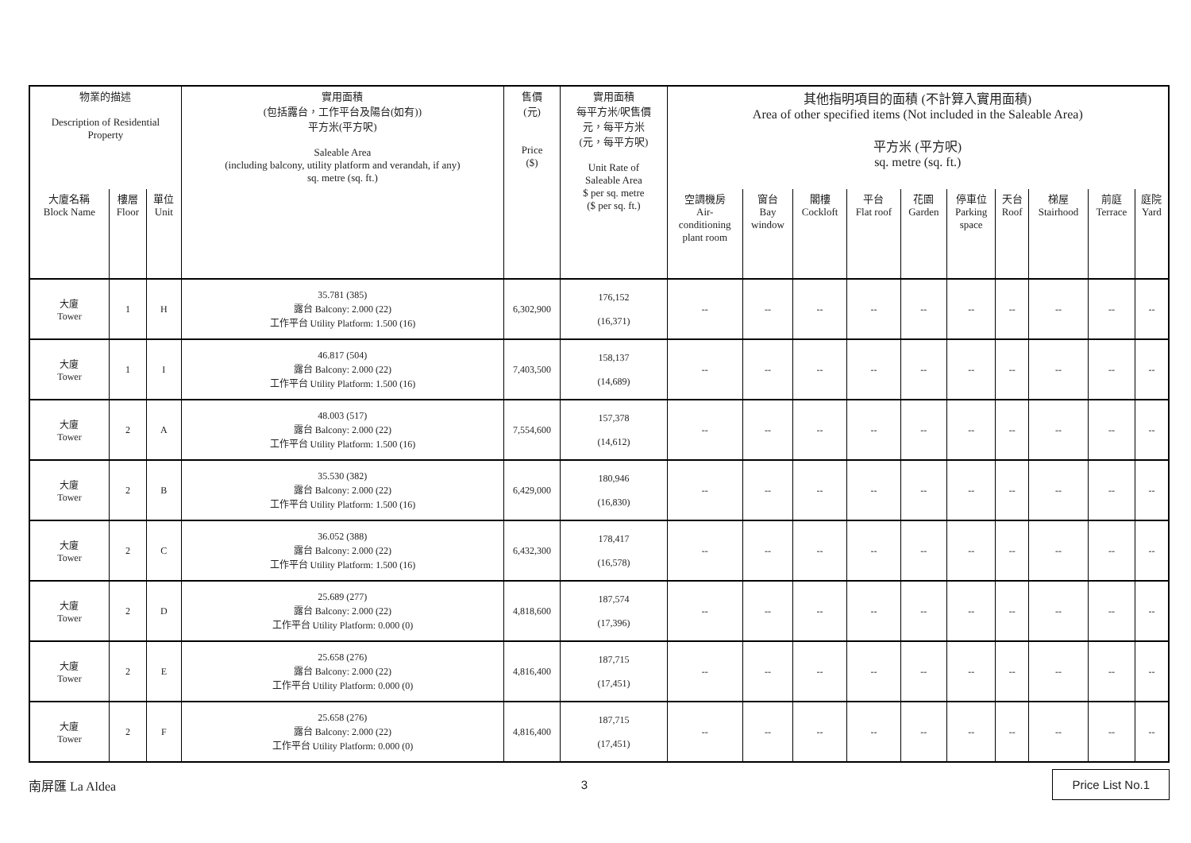| 物業的描述 Description of Residential Property | | | 實用面積 (包括露台，工作平台及陽台(如有)) 平方米(平方呎) Saleable Area (including balcony, utility platform and verandah, if any) sq. metre (sq. ft.) | 售價 (元) Price ($) | 實用面積 每平方米/呎售價 元，每平方米 (元，每平方呎) Unit Rate of Saleable Area $ per sq. metre ($ per sq. ft.) | 其他指明項目的面積 (不計算入實用面積) Area of other specified items (Not included in the Saleable Area) 平方米 (平方呎) sq. metre (sq. ft.) | | | | | | | | | |
| --- | --- | --- | --- | --- | --- | --- | --- | --- | --- | --- | --- | --- | --- | --- | --- |
| 大廈名稱 Block Name | 樓層 Floor | 單位 Unit | | | | 空調機房 Air- conditioning plant room | 窗台 Bay window | 閣樓 Cockloft | 平台 Flat roof | 花園 Garden | 停車位 Parking space | 天台 Roof | 梯屋 Stairhood | 前庭 Terrace | 庭院 Yard |
| 大廈 Tower | 1 | H | 35.781 (385) 露台 Balcony: 2.000 (22) 工作平台 Utility Platform: 1.500 (16) | 6,302,900 | 176,152 (16,371) | -- | -- | -- | -- | -- | -- | -- | -- | -- | -- |
| 大廈 Tower | 1 | I | 46.817 (504) 露台 Balcony: 2.000 (22) 工作平台 Utility Platform: 1.500 (16) | 7,403,500 | 158,137 (14,689) | -- | -- | -- | -- | -- | -- | -- | -- | -- | -- |
| 大廈 Tower | 2 | A | 48.003 (517) 露台 Balcony: 2.000 (22) 工作平台 Utility Platform: 1.500 (16) | 7,554,600 | 157,378 (14,612) | -- | -- | -- | -- | -- | -- | -- | -- | -- | -- |
| 大廈 Tower | 2 | B | 35.530 (382) 露台 Balcony: 2.000 (22) 工作平台 Utility Platform: 1.500 (16) | 6,429,000 | 180,946 (16,830) | -- | -- | -- | -- | -- | -- | -- | -- | -- | -- |
| 大廈 Tower | 2 | C | 36.052 (388) 露台 Balcony: 2.000 (22) 工作平台 Utility Platform: 1.500 (16) | 6,432,300 | 178,417 (16,578) | -- | -- | -- | -- | -- | -- | -- | -- | -- | -- |
| 大廈 Tower | 2 | D | 25.689 (277) 露台 Balcony: 2.000 (22) 工作平台 Utility Platform: 0.000 (0) | 4,818,600 | 187,574 (17,396) | -- | -- | -- | -- | -- | -- | -- | -- | -- | -- |
| 大廈 Tower | 2 | E | 25.658 (276) 露台 Balcony: 2.000 (22) 工作平台 Utility Platform: 0.000 (0) | 4,816,400 | 187,715 (17,451) | -- | -- | -- | -- | -- | -- | -- | -- | -- | -- |
| 大廈 Tower | 2 | F | 25.658 (276) 露台 Balcony: 2.000 (22) 工作平台 Utility Platform: 0.000 (0) | 4,816,400 | 187,715 (17,451) | -- | -- | -- | -- | -- | -- | -- | -- | -- | -- |
南屏匯 La Aldea 3 Price List No.1